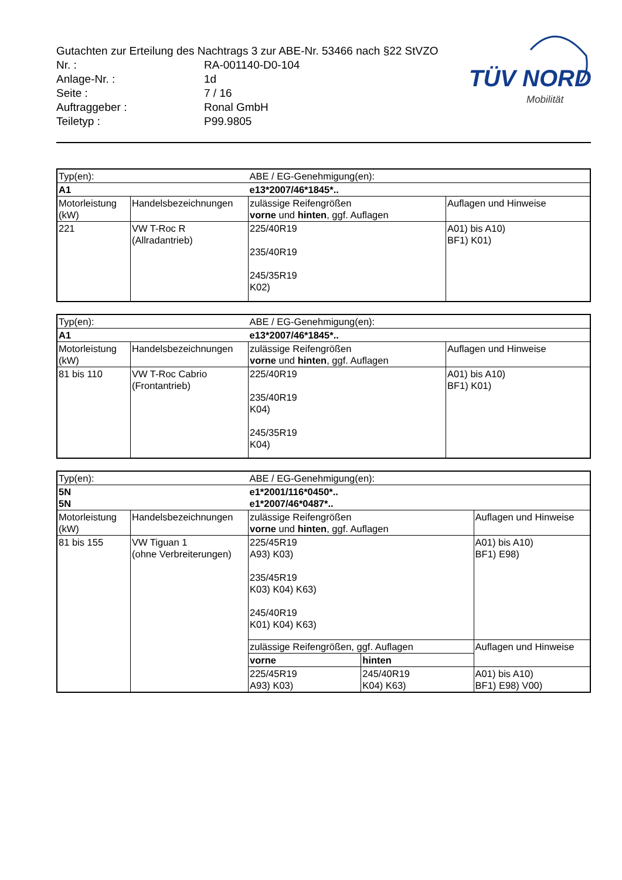Gutachten zur Erteilung des Nachtrags 3 zur ABE-Nr. 53466 nach §22 StVZO
Nr. : RA-001140-D0-104
Anlage-Nr. : 1d
Seite : 7 / 16
Auftraggeber : Ronal GmbH
Teiletyp : P99.9805
TÜV NORD
Mobilität
| Typ(en): | | ABE / EG-Genehmigung(en): | |
| A1 | | e13*2007/46*1845*.. | |
| Motorleistung (kW) | Handelsbezeichnungen | zulässige Reifengrößen vorne und hinten , ggf. Auflagen | Auflagen und Hinweise |
| 221 | VW T-Roc R (Allradantrieb) | 225/40R19 235/40R19 245/35R19 K02) | A01) bis A10) BF1) K01) |
| Typ(en): | | ABE / EG-Genehmigung(en): | |
| A1 | | e13*2007/46*1845*.. | |
| Motorleistung (kW) | Handelsbezeichnungen | zulässige Reifengrößen vorne und hinten , ggf. Auflagen | Auflagen und Hinweise |
| 81 bis 110 | VW T-Roc Cabrio (Frontantrieb) | 225/40R19 235/40R19 K04) 245/35R19 K04) | A01) bis A10) BF1) K01) |
| Typ(en): | | ABE / EG-Genehmigung(en): | | |
| 5N 5N | | e1*2001/116*0450*.. e1*2007/46*0487*.. | | |
| Motorleistung (kW) | Handelsbezeichnungen | zulässige Reifengrößen vorne und hinten , ggf. Auflagen | | Auflagen und Hinweise |
| 81 bis 155 | VW Tiguan 1 (ohne Verbreiterungen) | 225/45R19 A93) K03) 235/45R19 K03) K04) K63) 245/40R19 K01) K04) K63) | | A01) bis A10) BF1) E98) |
| | | zulässige Reifengrößen, ggf. Auflagen | | Auflagen und Hinweise |
| | | vorne | hinten | |
| | | 225/45R19 A93) K03) | 245/40R19 K04) K63) | A01) bis A10) BF1) E98) V00) |